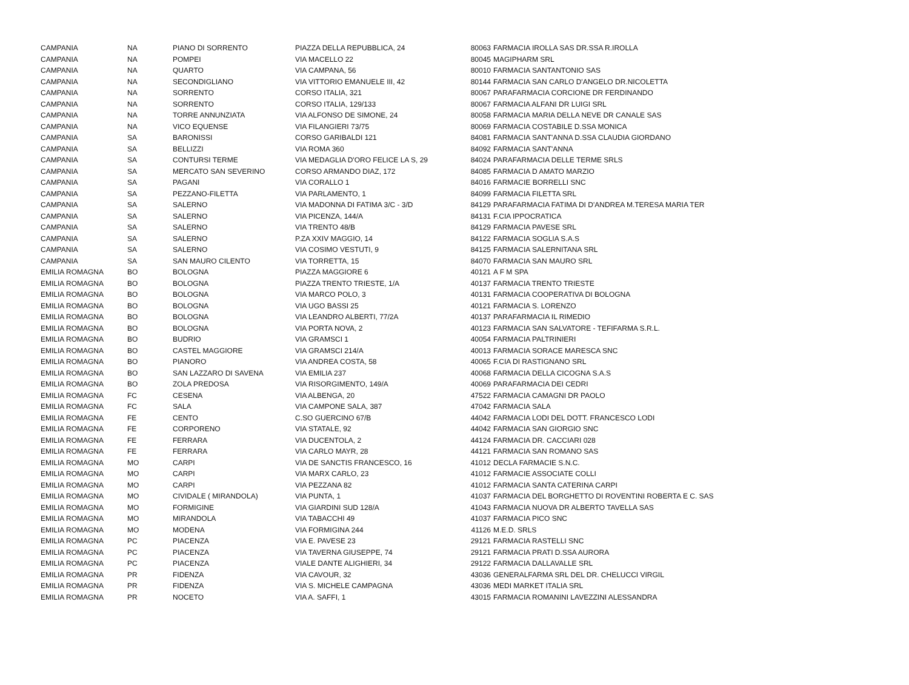| CAMPANIA | NA | PIANO DI SORRENTO | PIAZZA DELLA REPUBBLICA, 24 | 80063 | FARMACIA IROLLA SAS DR.SSA R.IROLLA |
| CAMPANIA | NA | POMPEI | VIA MACELLO 22 | 80045 | MAGIPHARM SRL |
| CAMPANIA | NA | QUARTO | VIA CAMPANA, 56 | 80010 | FARMACIA SANTANTONIO SAS |
| CAMPANIA | NA | SECONDIGLIANO | VIA VITTORIO EMANUELE III, 42 | 80144 | FARMACIA SAN CARLO D'ANGELO DR.NICOLETTA |
| CAMPANIA | NA | SORRENTO | CORSO ITALIA, 321 | 80067 | PARAFARMACIA CORCIONE DR FERDINANDO |
| CAMPANIA | NA | SORRENTO | CORSO ITALIA, 129/133 | 80067 | FARMACIA ALFANI DR LUIGI SRL |
| CAMPANIA | NA | TORRE ANNUNZIATA | VIA ALFONSO DE SIMONE, 24 | 80058 | FARMACIA MARIA DELLA NEVE DR CANALE SAS |
| CAMPANIA | NA | VICO EQUENSE | VIA FILANGIERI 73/75 | 80069 | FARMACIA COSTABILE D.SSA MONICA |
| CAMPANIA | SA | BARONISSI | CORSO GARIBALDI 121 | 84081 | FARMACIA SANT'ANNA D.SSA CLAUDIA GIORDANO |
| CAMPANIA | SA | BELLIZZI | VIA ROMA 360 | 84092 | FARMACIA SANT'ANNA |
| CAMPANIA | SA | CONTURSI TERME | VIA MEDAGLIA D'ORO FELICE LA S, 29 | 84024 | PARAFARMACIA DELLE TERME SRLS |
| CAMPANIA | SA | MERCATO SAN SEVERINO | CORSO ARMANDO DIAZ, 172 | 84085 | FARMACIA D AMATO MARZIO |
| CAMPANIA | SA | PAGANI | VIA CORALLO 1 | 84016 | FARMACIE BORRELLI SNC |
| CAMPANIA | SA | PEZZANO-FILETTA | VIA PARLAMENTO, 1 | 84099 | FARMACIA FILETTA SRL |
| CAMPANIA | SA | SALERNO | VIA MADONNA DI FATIMA 3/C - 3/D | 84129 | PARAFARMACIA FATIMA DI D'ANDREA M.TERESA MARIA TER |
| CAMPANIA | SA | SALERNO | VIA PICENZA, 144/A | 84131 | F.CIA IPPOCRATICA |
| CAMPANIA | SA | SALERNO | VIA TRENTO 48/B | 84129 | FARMACIA PAVESE SRL |
| CAMPANIA | SA | SALERNO | P.ZA XXIV MAGGIO, 14 | 84122 | FARMACIA SOGLIA S.A.S |
| CAMPANIA | SA | SALERNO | VIA COSIMO VESTUTI, 9 | 84125 | FARMACIA SALERNITANA SRL |
| CAMPANIA | SA | SAN MAURO CILENTO | VIA TORRETTA, 15 | 84070 | FARMACIA SAN MAURO SRL |
| EMILIA ROMAGNA | BO | BOLOGNA | PIAZZA MAGGIORE 6 | 40121 | A F M SPA |
| EMILIA ROMAGNA | BO | BOLOGNA | PIAZZA TRENTO TRIESTE, 1/A | 40137 | FARMACIA TRENTO TRIESTE |
| EMILIA ROMAGNA | BO | BOLOGNA | VIA MARCO POLO, 3 | 40131 | FARMACIA COOPERATIVA DI BOLOGNA |
| EMILIA ROMAGNA | BO | BOLOGNA | VIA UGO BASSI 25 | 40121 | FARMACIA S. LORENZO |
| EMILIA ROMAGNA | BO | BOLOGNA | VIA LEANDRO ALBERTI, 77/2A | 40137 | PARAFARMACIA IL RIMEDIO |
| EMILIA ROMAGNA | BO | BOLOGNA | VIA PORTA NOVA, 2 | 40123 | FARMACIA SAN SALVATORE - TEFIFARMA S.R.L. |
| EMILIA ROMAGNA | BO | BUDRIO | VIA GRAMSCI 1 | 40054 | FARMACIA PALTRINIERI |
| EMILIA ROMAGNA | BO | CASTEL MAGGIORE | VIA GRAMSCI 214/A | 40013 | FARMACIA SORACE MARESCA SNC |
| EMILIA ROMAGNA | BO | PIANORO | VIA ANDREA COSTA, 58 | 40065 | F.CIA DI RASTIGNANO SRL |
| EMILIA ROMAGNA | BO | SAN LAZZARO DI SAVENA | VIA EMILIA 237 | 40068 | FARMACIA DELLA CICOGNA S.A.S |
| EMILIA ROMAGNA | BO | ZOLA PREDOSA | VIA RISORGIMENTO, 149/A | 40069 | PARAFARMACIA DEI CEDRI |
| EMILIA ROMAGNA | FC | CESENA | VIA ALBENGA, 20 | 47522 | FARMACIA CAMAGNI DR PAOLO |
| EMILIA ROMAGNA | FC | SALA | VIA CAMPONE SALA, 387 | 47042 | FARMACIA SALA |
| EMILIA ROMAGNA | FE | CENTO | C.SO GUERCINO 67/B | 44042 | FARMACIA LODI DEL DOTT. FRANCESCO LODI |
| EMILIA ROMAGNA | FE | CORPORENO | VIA STATALE, 92 | 44042 | FARMACIA SAN GIORGIO SNC |
| EMILIA ROMAGNA | FE | FERRARA | VIA DUCENTOLA, 2 | 44124 | FARMACIA DR. CACCIARI 028 |
| EMILIA ROMAGNA | FE | FERRARA | VIA CARLO MAYR, 28 | 44121 | FARMACIA SAN ROMANO SAS |
| EMILIA ROMAGNA | MO | CARPI | VIA DE SANCTIS FRANCESCO, 16 | 41012 | DECLA FARMACIE S.N.C. |
| EMILIA ROMAGNA | MO | CARPI | VIA MARX CARLO, 23 | 41012 | FARMACIE ASSOCIATE COLLI |
| EMILIA ROMAGNA | MO | CARPI | VIA PEZZANA 82 | 41012 | FARMACIA SANTA CATERINA CARPI |
| EMILIA ROMAGNA | MO | CIVIDALE ( MIRANDOLA) | VIA PUNTA, 1 | 41037 | FARMACIA DEL BORGHETTO DI ROVENTINI ROBERTA E C. SAS |
| EMILIA ROMAGNA | MO | FORMIGINE | VIA GIARDINI SUD 128/A | 41043 | FARMACIA NUOVA DR ALBERTO TAVELLA SAS |
| EMILIA ROMAGNA | MO | MIRANDOLA | VIA TABACCHI 49 | 41037 | FARMACIA PICO SNC |
| EMILIA ROMAGNA | MO | MODENA | VIA FORMIGINA 244 | 41126 | M.E.D. SRLS |
| EMILIA ROMAGNA | PC | PIACENZA | VIA E. PAVESE 23 | 29121 | FARMACIA RASTELLI SNC |
| EMILIA ROMAGNA | PC | PIACENZA | VIA TAVERNA GIUSEPPE, 74 | 29121 | FARMACIA PRATI D.SSA AURORA |
| EMILIA ROMAGNA | PC | PIACENZA | VIALE DANTE ALIGHIERI, 34 | 29122 | FARMACIA DALLAVALLE SRL |
| EMILIA ROMAGNA | PR | FIDENZA | VIA CAVOUR, 32 | 43036 | GENERALFARMA SRL DEL DR. CHELUCCI VIRGIL |
| EMILIA ROMAGNA | PR | FIDENZA | VIA S. MICHELE CAMPAGNA | 43036 | MEDI MARKET ITALIA SRL |
| EMILIA ROMAGNA | PR | NOCETO | VIA A. SAFFI, 1 | 43015 | FARMACIA ROMANINI LAVEZZINI ALESSANDRA |